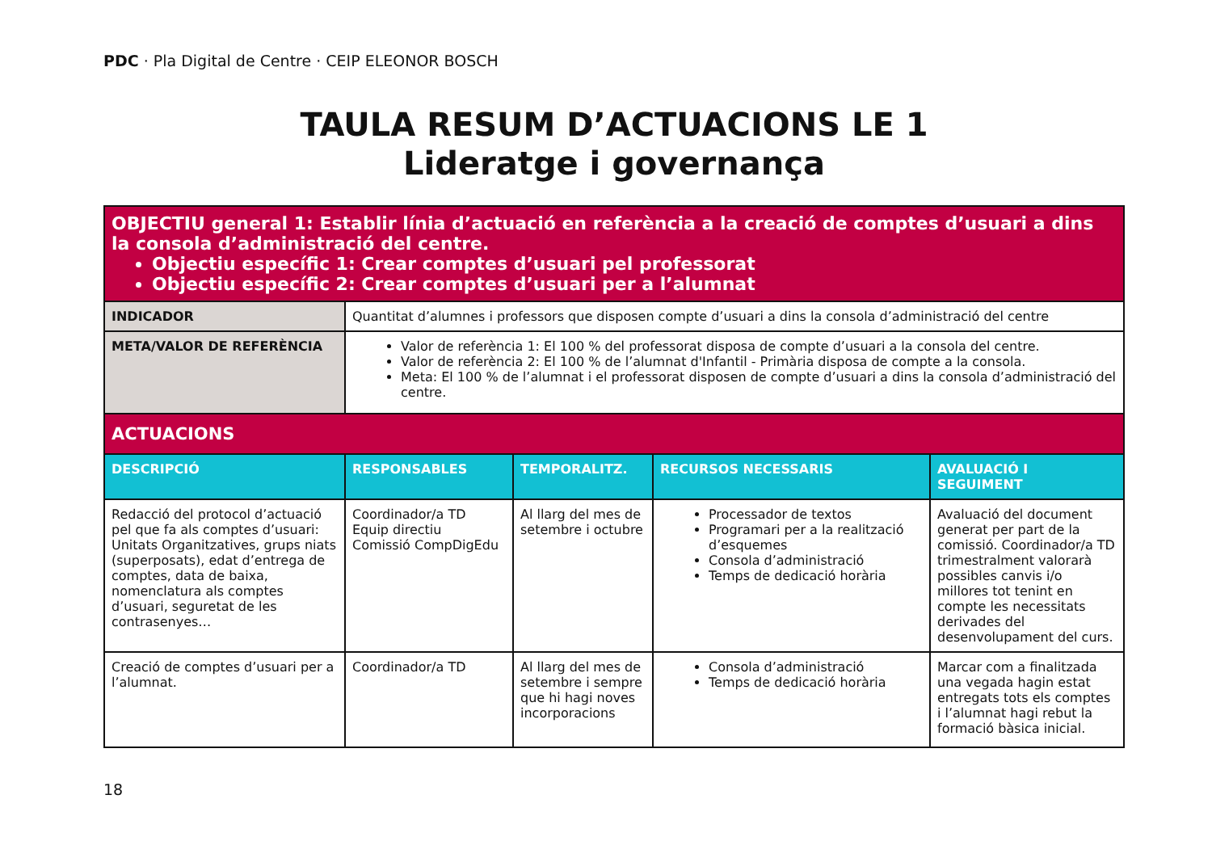PDC · Pla Digital de Centre · CEIP ELEONOR BOSCH
TAULA RESUM D’ACTUACIONS LE 1
Lideratge i governança
| OBJECTIU general 1: Establir línia d’actuació en referència a la creació de comptes d’usuari a dins la consola d’administració del centre. Objectiu específic 1: Crear comptes d’usuari pel professorat Objectiu específic 2: Crear comptes d’usuari per a l’alumnat | | | | |
| INDICADOR | Quantitat d’alumnes i professors que disposen compte d’usuari a dins la consola d’administració del centre | | | |
| META/VALOR DE REFERÈNCIA | Valor de referència 1: El 100 % del professorat disposa de compte d’usuari a la consola del centre. Valor de referència 2: El 100 % de l’alumnat d'Infantil - Primària disposa de compte a la consola. Meta: El 100 % de l’alumnat i el professorat disposen de compte d’usuari a dins la consola d’administració del centre. | | | |
| ACTUACIONS | | | | |
| DESCRIPCIÓ | RESPONSABLES | TEMPORALITZ. | RECURSOS NECESSARIS | AVALUACIÓ I SEGUIMENT |
| Redacció del protocol d’actuació pel que fa als comptes d’usuari: Unitats Organitzatives, grups niats (superposats), edat d’entrega de comptes, data de baixa, nomenclatura als comptes d’usuari, seguretat de les contrasenyes… | Coordinador/a TD Equip directiu Comissió CompDigEdu | Al llarg del mes de setembre i octubre | Processador de textos Programari per a la realització d’esquemes Consola d’administració Temps de dedicació horària | Avaluació del document generat per part de la comissió. Coordinador/a TD trimestralment valorarà possibles canvis i/o millores tot tenint en compte les necessitats derivades del desenvolupament del curs. |
| Creació de comptes d’usuari per a l’alumnat. | Coordinador/a TD | Al llarg del mes de setembre i sempre que hi hagi noves incorporacions | Consola d’administració Temps de dedicació horària | Marcar com a finalitzada una vegada hagin estat entregats tots els comptes i l’alumnat hagi rebut la formació bàsica inicial. |
18